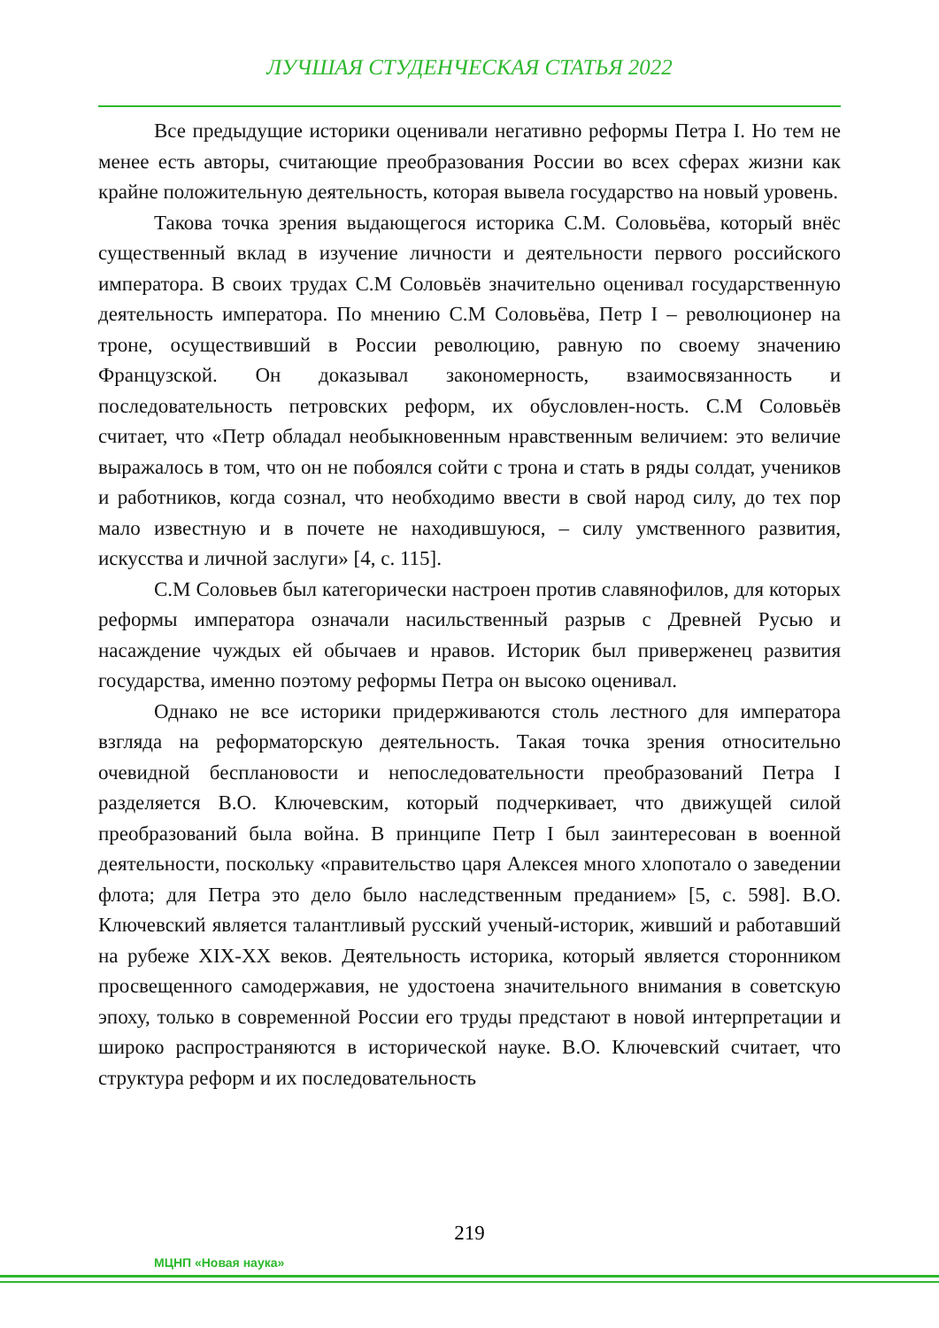ЛУЧШАЯ СТУДЕНЧЕСКАЯ СТАТЬЯ 2022
Все предыдущие историки оценивали негативно реформы Петра I. Но тем не менее есть авторы, считающие преобразования России во всех сферах жизни как крайне положительную деятельность, которая вывела государство на новый уровень.
Такова точка зрения выдающегося историка С.М. Соловьёва, который внёс существенный вклад в изучение личности и деятельности первого российского императора. В своих трудах С.М Соловьёв значительно оценивал государственную деятельность императора. По мнению С.М Соловьёва, Петр I – революционер на троне, осуществивший в России революцию, равную по своему значению Французской. Он доказывал закономерность, взаимосвязанность и последовательность петровских реформ, их обусловлен-ность. С.М Соловьёв считает, что «Петр обладал необыкновенным нравственным величием: это величие выражалось в том, что он не побоялся сойти с трона и стать в ряды солдат, учеников и работников, когда сознал, что необходимо ввести в свой народ силу, до тех пор мало известную и в почете не находившуюся, – силу умственного развития, искусства и личной заслуги» [4, с. 115].
С.М Соловьев был категорически настроен против славянофилов, для которых реформы императора означали насильственный разрыв с Древней Русью и насаждение чуждых ей обычаев и нравов. Историк был приверженец развития государства, именно поэтому реформы Петра он высоко оценивал.
Однако не все историки придерживаются столь лестного для императора взгляда на реформаторскую деятельность. Такая точка зрения относительно очевидной бесплановости и непоследовательности преобразований Петра I разделяется В.О. Ключевским, который подчеркивает, что движущей силой преобразований была война. В принципе Петр I был заинтересован в военной деятельности, поскольку «правительство царя Алексея много хлопотало о заведении флота; для Петра это дело было наследственным преданием» [5, с. 598]. В.О. Ключевский является талантливый русский ученый-историк, живший и работавший на рубеже XIX-XX веков. Деятельность историка, который является сторонником просвещенного самодержавия, не удостоена значительного внимания в советскую эпоху, только в современной России его труды предстают в новой интерпретации и широко распространяются в исторической науке. В.О. Ключевский считает, что структура реформ и их последовательность
219
МЦНП «Новая наука»